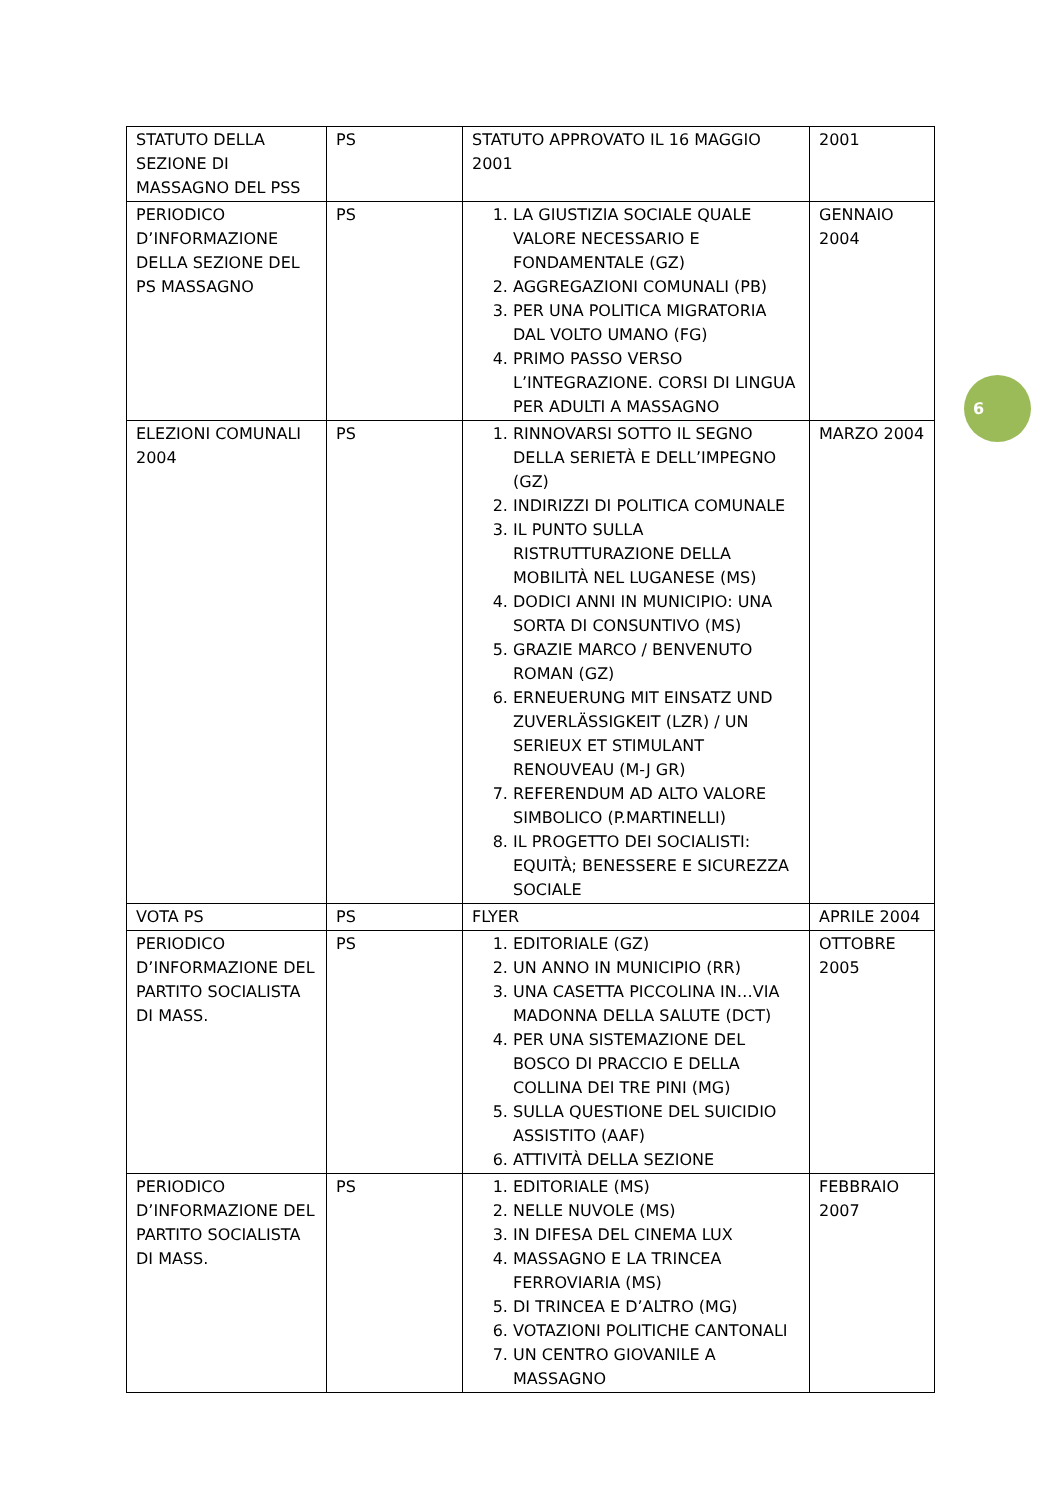| STATUTO DELLA SEZIONE DI MASSAGNO DEL PSS | PS | STATUTO APPROVATO IL 16 MAGGIO 2001 | 2001 |
| PERIODICO D’INFORMAZIONE DELLA SEZIONE DEL PS MASSAGNO | PS | 1. LA GIUSTIZIA SOCIALE QUALE VALORE NECESSARIO E FONDAMENTALE (GZ) 2. AGGREGAZIONI COMUNALI (PB) 3. PER UNA POLITICA MIGRATORIA DAL VOLTO UMANO (FG) 4. PRIMO PASSO VERSO L’INTEGRAZIONE. CORSI DI LINGUA PER ADULTI A MASSAGNO | GENNAIO 2004 |
| ELEZIONI COMUNALI 2004 | PS | 1. RINNOVARSI SOTTO IL SEGNO DELLA SERIETÀ E DELL’IMPEGNO (GZ) 2. INDIRIZZI DI POLITICA COMUNALE 3. IL PUNTO SULLA RISTRUTTURAZIONE DELLA MOBILITÀ NEL LUGANESE (MS) 4. DODICI ANNI IN MUNICIPIO: UNA SORTA DI CONSUNTIVO (MS) 5. GRAZIE MARCO / BENVENUTO ROMAN (GZ) 6. ERNEUERUNG MIT EINSATZ UND ZUVERLÄSSIGKEIT (LZR) / UN SERIEUX ET STIMULANT RENOUVEAU (M-J GR) 7. REFERENDUM AD ALTO VALORE SIMBOLICO (P.MARTINELLI) 8. IL PROGETTO DEI SOCIALISTI: EQUITÀ; BENESSERE E SICUREZZA SOCIALE | MARZO 2004 |
| VOTA PS | PS | FLYER | APRILE 2004 |
| PERIODICO D’INFORMAZIONE DEL PARTITO SOCIALISTA DI MASS. | PS | 1. EDITORIALE (GZ) 2. UN ANNO IN MUNICIPIO (RR) 3. UNA CASETTA PICCOLINA IN…VIA MADONNA DELLA SALUTE (DCT) 4. PER UNA SISTEMAZIONE DEL BOSCO DI PRACCIO E DELLA COLLINA DEI TRE PINI (MG) 5. SULLA QUESTIONE DEL SUICIDIO ASSISTITO (AAF) 6. ATTIVITÀ DELLA SEZIONE | OTTOBRE 2005 |
| PERIODICO D’INFORMAZIONE DEL PARTITO SOCIALISTA DI MASS. | PS | 1. EDITORIALE (MS) 2. NELLE NUVOLE (MS) 3. IN DIFESA DEL CINEMA LUX 4. MASSAGNO E LA TRINCEA FERROVIARIA (MS) 5. DI TRINCEA E D’ALTRO (MG) 6. VOTAZIONI POLITICHE CANTONALI 7. UN CENTRO GIOVANILE A MASSAGNO | FEBBRAIO 2007 |
6